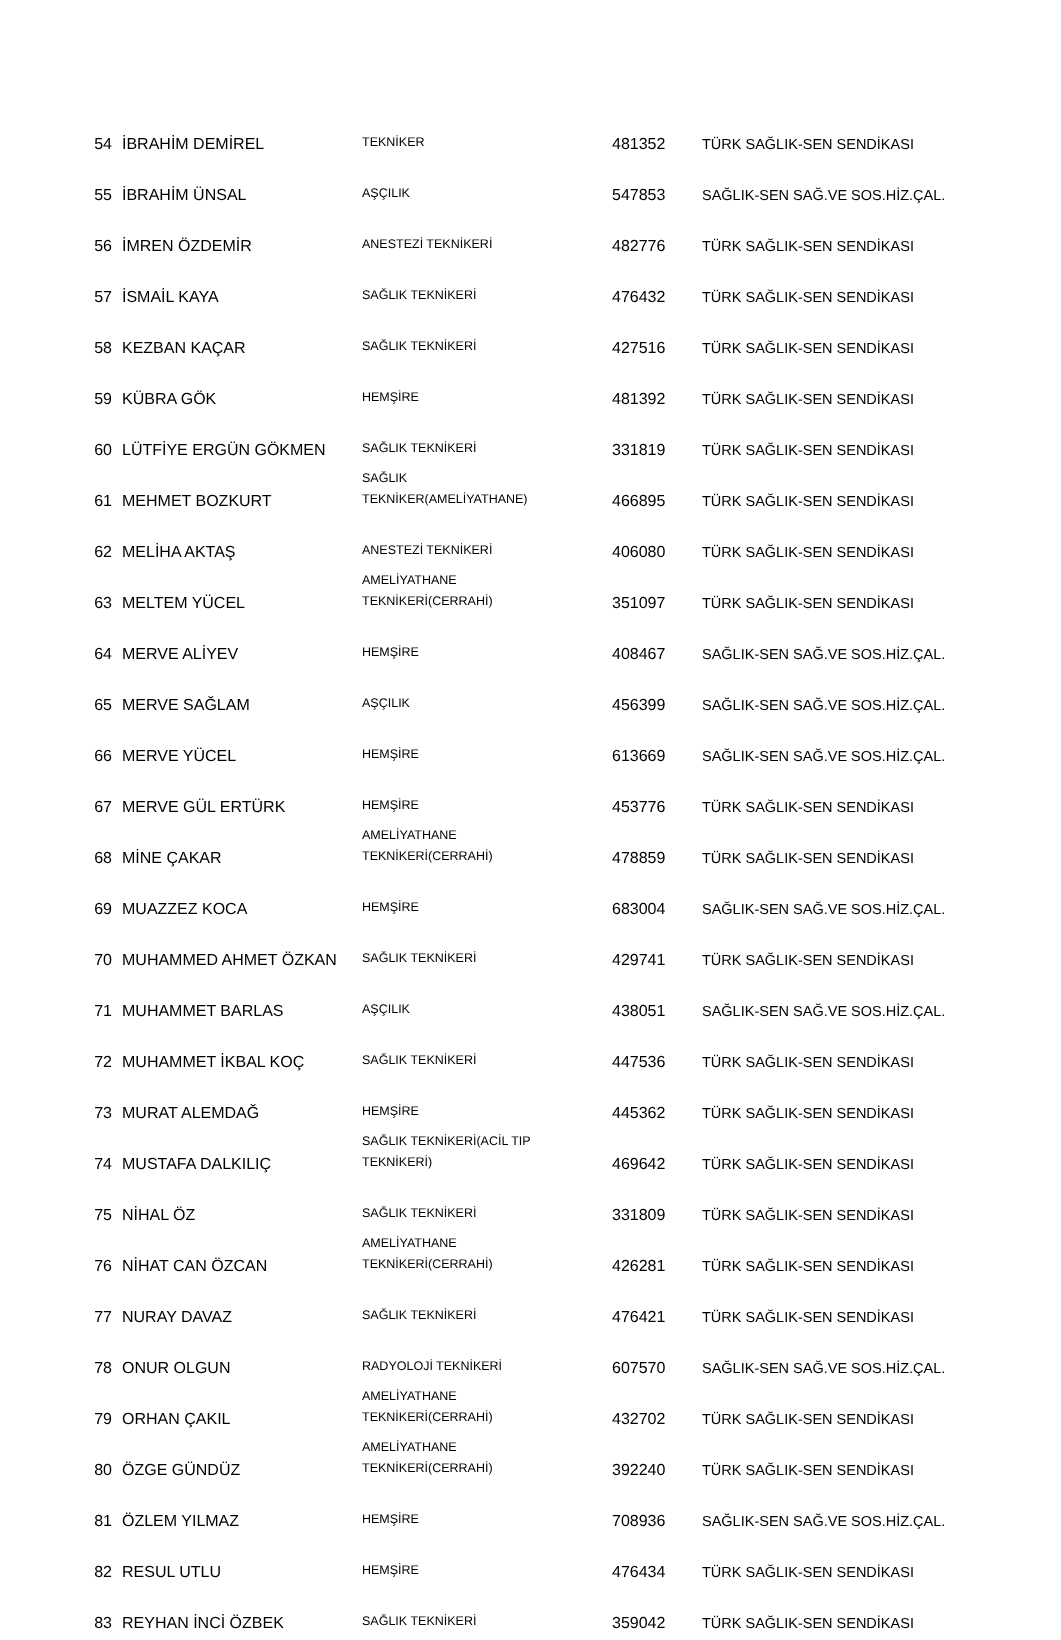| 54 | İBRAHİM DEMİREL | TEKNİKER | 481352 | TÜRK SAĞLIK-SEN SENDİKASI |
| 55 | İBRAHİM ÜNSAL | AŞÇILIK | 547853 | SAĞLIK-SEN SAĞ.VE SOS.HİZ.ÇAL. |
| 56 | İMREN ÖZDEMİR | ANESTEZİ TEKNİKERİ | 482776 | TÜRK SAĞLIK-SEN SENDİKASI |
| 57 | İSMAİL KAYA | SAĞLIK TEKNİKERİ | 476432 | TÜRK SAĞLIK-SEN SENDİKASI |
| 58 | KEZBAN KAÇAR | SAĞLIK TEKNİKERİ | 427516 | TÜRK SAĞLIK-SEN SENDİKASI |
| 59 | KÜBRA GÖK | HEMŞİRE | 481392 | TÜRK SAĞLIK-SEN SENDİKASI |
| 60 | LÜTFİYE ERGÜN GÖKMEN | SAĞLIK TEKNİKERİ | 331819 | TÜRK SAĞLIK-SEN SENDİKASI |
| 61 | MEHMET BOZKURT | SAĞLIK TEKNİKER(AMELİYATHANE) | 466895 | TÜRK SAĞLIK-SEN SENDİKASI |
| 62 | MELİHA AKTAŞ | ANESTEZİ TEKNİKERİ | 406080 | TÜRK SAĞLIK-SEN SENDİKASI |
| 63 | MELTEM YÜCEL | AMELİYATHANE TEKNİKERİ(CERRAHİ) | 351097 | TÜRK SAĞLIK-SEN SENDİKASI |
| 64 | MERVE ALİYEV | HEMŞİRE | 408467 | SAĞLIK-SEN SAĞ.VE SOS.HİZ.ÇAL. |
| 65 | MERVE SAĞLAM | AŞÇILIK | 456399 | SAĞLIK-SEN SAĞ.VE SOS.HİZ.ÇAL. |
| 66 | MERVE YÜCEL | HEMŞİRE | 613669 | SAĞLIK-SEN SAĞ.VE SOS.HİZ.ÇAL. |
| 67 | MERVE GÜL ERTÜRK | HEMŞİRE | 453776 | TÜRK SAĞLIK-SEN SENDİKASI |
| 68 | MİNE ÇAKAR | AMELİYATHANE TEKNİKERİ(CERRAHİ) | 478859 | TÜRK SAĞLIK-SEN SENDİKASI |
| 69 | MUAZZEZ KOCA | HEMŞİRE | 683004 | SAĞLIK-SEN SAĞ.VE SOS.HİZ.ÇAL. |
| 70 | MUHAMMED AHMET ÖZKAN | SAĞLIK TEKNİKERİ | 429741 | TÜRK SAĞLIK-SEN SENDİKASI |
| 71 | MUHAMMET BARLAS | AŞÇILIK | 438051 | SAĞLIK-SEN SAĞ.VE SOS.HİZ.ÇAL. |
| 72 | MUHAMMET İKBAL KOÇ | SAĞLIK TEKNİKERİ | 447536 | TÜRK SAĞLIK-SEN SENDİKASI |
| 73 | MURAT ALEMDAĞ | HEMŞİRE | 445362 | TÜRK SAĞLIK-SEN SENDİKASI |
| 74 | MUSTAFA DALKILIÇ | SAĞLIK TEKNİKERİ(ACİL TIP TEKNİKERİ) | 469642 | TÜRK SAĞLIK-SEN SENDİKASI |
| 75 | NİHAL ÖZ | SAĞLIK TEKNİKERİ | 331809 | TÜRK SAĞLIK-SEN SENDİKASI |
| 76 | NİHAT CAN ÖZCAN | AMELİYATHANE TEKNİKERİ(CERRAHİ) | 426281 | TÜRK SAĞLIK-SEN SENDİKASI |
| 77 | NURAY DAVAZ | SAĞLIK TEKNİKERİ | 476421 | TÜRK SAĞLIK-SEN SENDİKASI |
| 78 | ONUR OLGUN | RADYOLOJİ TEKNİKERİ | 607570 | SAĞLIK-SEN SAĞ.VE SOS.HİZ.ÇAL. |
| 79 | ORHAN ÇAKIL | AMELİYATHANE TEKNİKERİ(CERRAHİ) | 432702 | TÜRK SAĞLIK-SEN SENDİKASI |
| 80 | ÖZGE GÜNDÜZ | AMELİYATHANE TEKNİKERİ(CERRAHİ) | 392240 | TÜRK SAĞLIK-SEN SENDİKASI |
| 81 | ÖZLEM YILMAZ | HEMŞİRE | 708936 | SAĞLIK-SEN SAĞ.VE SOS.HİZ.ÇAL. |
| 82 | RESUL UTLU | HEMŞİRE | 476434 | TÜRK SAĞLIK-SEN SENDİKASI |
| 83 | REYHAN İNCİ ÖZBEK | SAĞLIK TEKNİKERİ | 359042 | TÜRK SAĞLIK-SEN SENDİKASI |